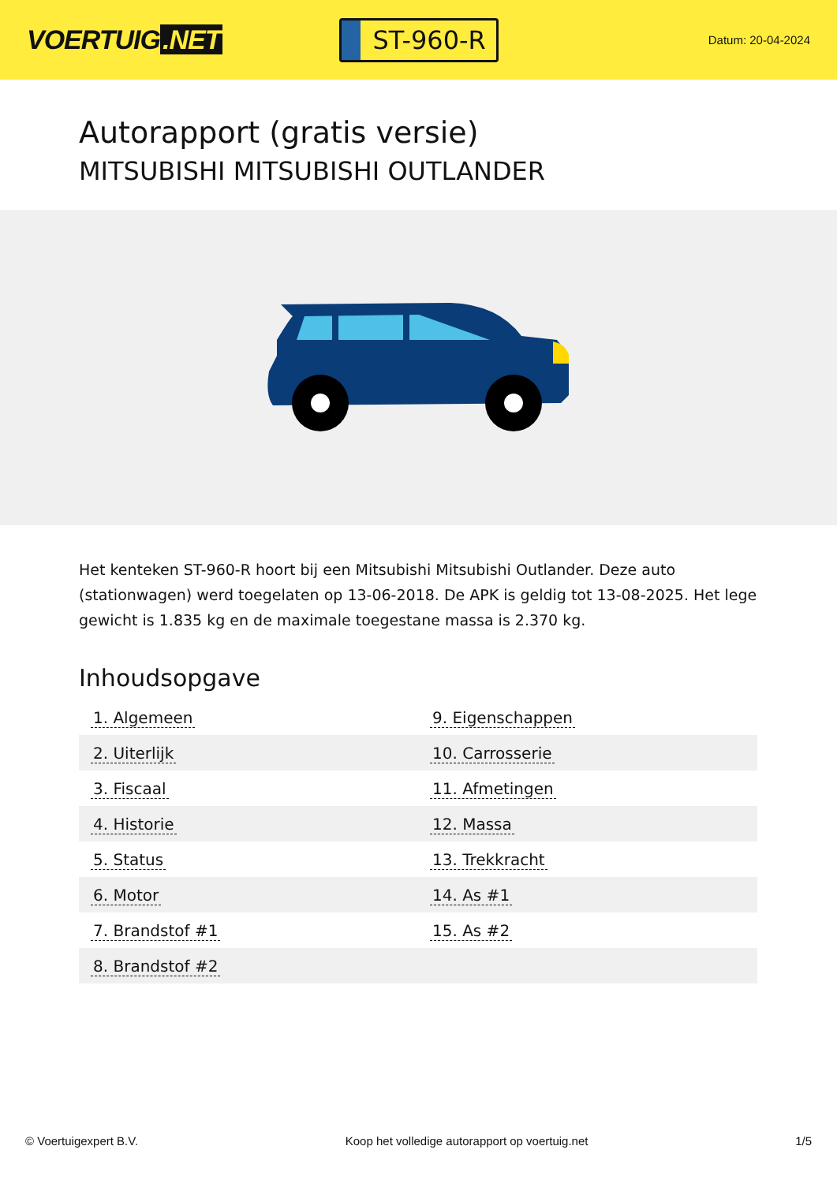VOERTUIG.NET
ST-960-R
Datum: 20-04-2024
Autorapport (gratis versie)
MITSUBISHI MITSUBISHI OUTLANDER
Het kenteken ST-960-R hoort bij een Mitsubishi Mitsubishi Outlander. Deze auto (stationwagen) werd toegelaten op 13-06-2018. De APK is geldig tot 13-08-2025. Het lege gewicht is 1.835 kg en de maximale toegestane massa is 2.370 kg.
Inhoudsopgave
| 1. Algemeen | 9. Eigenschappen |
| 2. Uiterlijk | 10. Carrosserie |
| 3. Fiscaal | 11. Afmetingen |
| 4. Historie | 12. Massa |
| 5. Status | 13. Trekkracht |
| 6. Motor | 14. As #1 |
| 7. Brandstof #1 | 15. As #2 |
| 8. Brandstof #2 | |
© Voertuigexpert B.V. Koop het volledige autorapport op voertuig.net 1/5